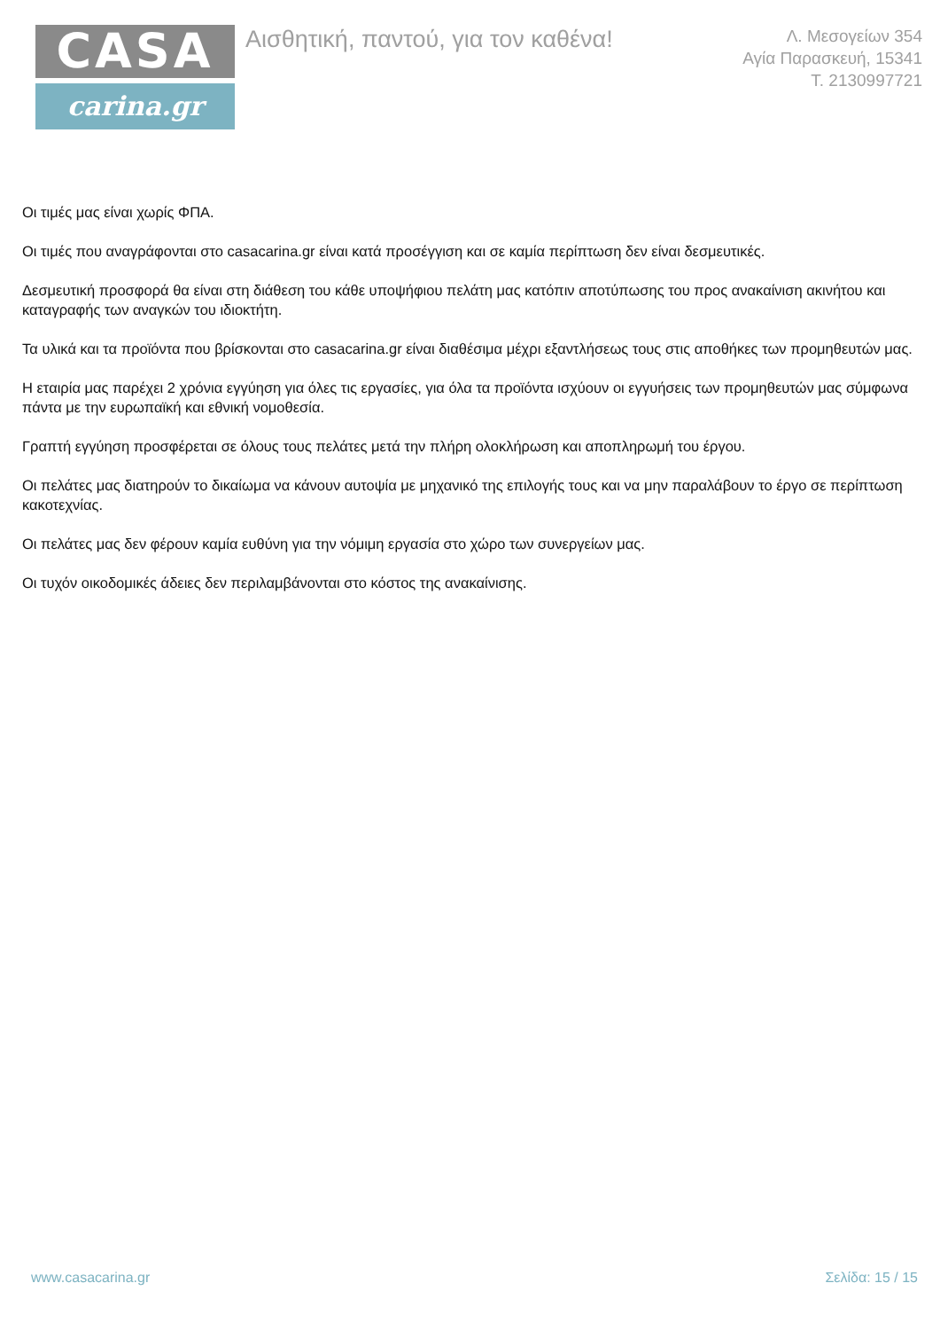CASA
carina.gr
Αισθητική, παντού, για τον καθένα!
Λ. Μεσογείων 354
Αγία Παρασκευή, 15341
Τ. 2130997721
Οι τιμές μας είναι χωρίς ΦΠΑ.
Οι τιμές που αναγράφονται στο casacarina.gr είναι κατά προσέγγιση και σε καμία περίπτωση δεν είναι δεσμευτικές.
Δεσμευτική προσφορά θα είναι στη διάθεση του κάθε υποψήφιου πελάτη μας κατόπιν αποτύπωσης του προς ανακαίνιση ακινήτου και καταγραφής των αναγκών του ιδιοκτήτη.
Τα υλικά και τα προϊόντα που βρίσκονται στο casacarina.gr είναι διαθέσιμα μέχρι εξαντλήσεως τους στις αποθήκες των προμηθευτών μας.
Η εταιρία μας παρέχει 2 χρόνια εγγύηση για όλες τις εργασίες, για όλα τα προϊόντα ισχύουν οι εγγυήσεις των προμηθευτών μας σύμφωνα πάντα με την ευρωπαϊκή και εθνική νομοθεσία.
Γραπτή εγγύηση προσφέρεται σε όλους τους πελάτες μετά την πλήρη ολοκλήρωση και αποπληρωμή του έργου.
Οι πελάτες μας διατηρούν το δικαίωμα να κάνουν αυτοψία με μηχανικό της επιλογής τους και να μην παραλάβουν το έργο σε περίπτωση κακοτεχνίας.
Οι πελάτες μας δεν φέρουν καμία ευθύνη για την νόμιμη εργασία στο χώρο των συνεργείων μας.
Οι τυχόν οικοδομικές άδειες δεν περιλαμβάνονται στο κόστος της ανακαίνισης.
www.casacarina.gr Σελίδα: 15 / 15